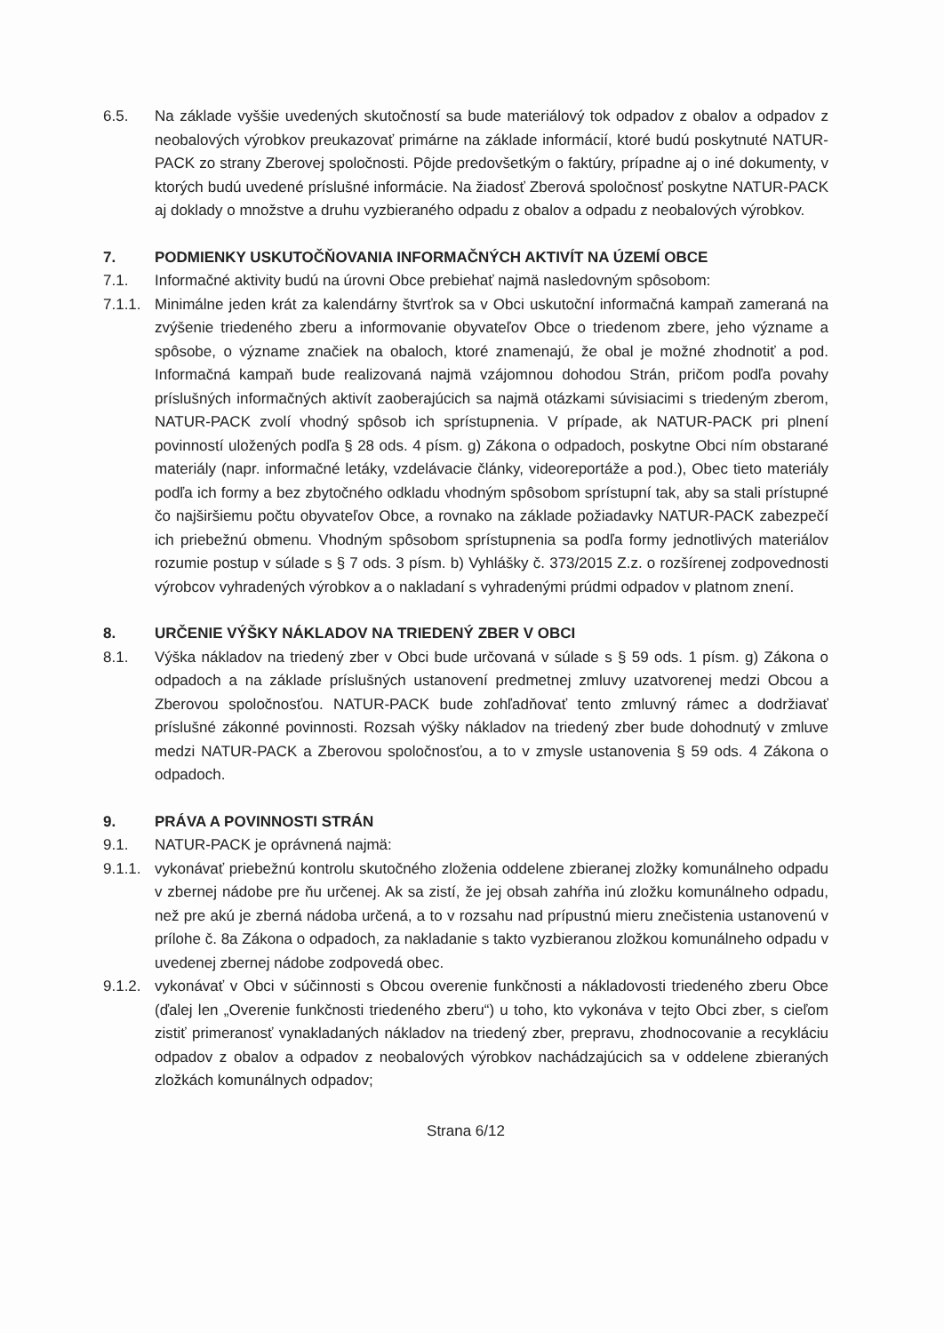6.5. Na základe vyššie uvedených skutočností sa bude materiálový tok odpadov z obalov a odpadov z neobalových výrobkov preukazovať primárne na základe informácií, ktoré budú poskytnuté NATUR-PACK zo strany Zberovej spoločnosti. Pôjde predovšetkým o faktúry, prípadne aj o iné dokumenty, v ktorých budú uvedené príslušné informácie. Na žiadosť Zberová spoločnosť poskytne NATUR-PACK aj doklady o množstve a druhu vyzbieraného odpadu z obalov a odpadu z neobalových výrobkov.
7. PODMIENKY USKUTOČŇOVANIA INFORMAČNÝCH AKTIVÍT NA ÚZEMÍ OBCE
7.1. Informačné aktivity budú na úrovni Obce prebiehať najmä nasledovným spôsobom:
7.1.1.
Minimálne jeden krát za kalendárny štvrťrok sa v Obci uskutoční informačná kampaň zameraná na zvýšenie triedeného zberu a informovanie obyvateľov Obce o triedenom zbere, jeho význame a spôsobe, o význame značiek na obaloch, ktoré znamenajú, že obal je možné zhodnotiť a pod. Informačná kampaň bude realizovaná najmä vzájomnou dohodou Strán, pričom podľa povahy príslušných informačných aktivít zaoberajúcich sa najmä otázkami súvisiacimi s triedeným zberom, NATUR-PACK zvolí vhodný spôsob ich sprístupnenia. V prípade, ak NATUR-PACK pri plnení povinností uložených podľa § 28 ods. 4 písm. g) Zákona o odpadoch, poskytne Obci ním obstarané materiály (napr. informačné letáky, vzdelávacie články, videoreportáže a pod.), Obec tieto materiály podľa ich formy a bez zbytočného odkladu vhodným spôsobom sprístupní tak, aby sa stali prístupné čo najširšiemu počtu obyvateľov Obce, a rovnako na základe požiadavky NATUR-PACK zabezpečí ich priebežnú obmenu. Vhodným spôsobom sprístupnenia sa podľa formy jednotlivých materiálov rozumie postup v súlade s § 7 ods. 3 písm. b) Vyhlášky č. 373/2015 Z.z. o rozšírenej zodpovednosti výrobcov vyhradených výrobkov a o nakladaní s vyhradenými prúdmi odpadov v platnom znení.
8. URČENIE VÝŠKY NÁKLADOV NA TRIEDENÝ ZBER V OBCI
8.1. Výška nákladov na triedený zber v Obci bude určovaná v súlade s § 59 ods. 1 písm. g) Zákona o odpadoch a na základe príslušných ustanovení predmetnej zmluvy uzatvorenej medzi Obcou a Zberovou spoločnosťou. NATUR-PACK bude zohľadňovať tento zmluvný rámec a dodržiavať príslušné zákonné povinnosti. Rozsah výšky nákladov na triedený zber bude dohodnutý v zmluve medzi NATUR-PACK a Zberovou spoločnosťou, a to v zmysle ustanovenia § 59 ods. 4 Zákona o odpadoch.
9. PRÁVA A POVINNOSTI STRÁN
9.1. NATUR-PACK je oprávnená najmä:
9.1.1.
vykonávať priebežnú kontrolu skutočného zloženia oddelene zbieranej zložky komunálneho odpadu v zbernej nádobe pre ňu určenej. Ak sa zistí, že jej obsah zahŕňa inú zložku komunálneho odpadu, než pre akú je zberná nádoba určená, a to v rozsahu nad prípustnú mieru znečistenia ustanovenú v prílohe č. 8a Zákona o odpadoch, za nakladanie s takto vyzbieranou zložkou komunálneho odpadu v uvedenej zbernej nádobe zodpovedá obec.
9.1.2.
vykonávať v Obci v súčinnosti s Obcou overenie funkčnosti a nákladovosti triedeného zberu Obce (ďalej len „Overenie funkčnosti triedeného zberu“) u toho, kto vykonáva v tejto Obci zber, s cieľom zistiť primeranosť vynakladaných nákladov na triedený zber, prepravu, zhodnocovanie a recykláciu odpadov z obalov a odpadov z neobalových výrobkov nachádzajúcich sa v oddelene zbieraných zložkách komunálnych odpadov;
Strana 6/12